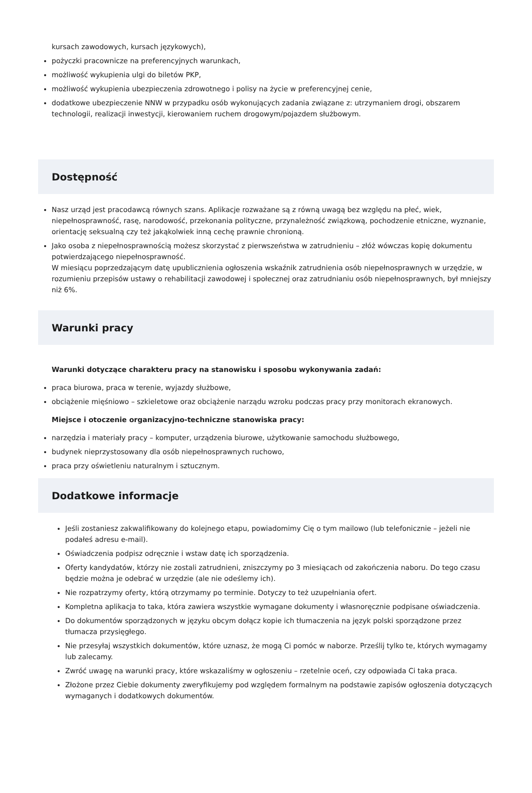kursach zawodowych, kursach językowych),
pożyczki pracownicze na preferencyjnych warunkach,
możliwość wykupienia ulgi do biletów PKP,
możliwość wykupienia ubezpieczenia zdrowotnego i polisy na życie w preferencyjnej cenie,
dodatkowe ubezpieczenie NNW w przypadku osób wykonujących zadania związane z: utrzymaniem drogi, obszarem technologii, realizacji inwestycji, kierowaniem ruchem drogowym/pojazdem służbowym.
Dostępność
Nasz urząd jest pracodawcą równych szans. Aplikacje rozważane są z równą uwagą bez względu na płeć, wiek, niepełnosprawność, rasę, narodowość, przekonania polityczne, przynależność związkową, pochodzenie etniczne, wyznanie, orientację seksualną czy też jakąkolwiek inną cechę prawnie chronioną.
Jako osoba z niepełnosprawnością możesz skorzystać z pierwszeństwa w zatrudnieniu – złóż wówczas kopię dokumentu potwierdzającego niepełnosprawność.
W miesiącu poprzedzającym datę upublicznienia ogłoszenia wskaźnik zatrudnienia osób niepełnosprawnych w urzędzie, w rozumieniu przepisów ustawy o rehabilitacji zawodowej i społecznej oraz zatrudnianiu osób niepełnosprawnych, był mniejszy niż 6%.
Warunki pracy
Warunki dotyczące charakteru pracy na stanowisku i sposobu wykonywania zadań:
praca biurowa, praca w terenie, wyjazdy służbowe,
obciążenie mięśniowo – szkieletowe oraz obciążenie narządu wzroku podczas pracy przy monitorach ekranowych.
Miejsce i otoczenie organizacyjno-techniczne stanowiska pracy:
narzędzia i materiały pracy – komputer, urządzenia biurowe, użytkowanie samochodu służbowego,
budynek nieprzystosowany dla osób niepełnosprawnych ruchowo,
praca przy oświetleniu naturalnym i sztucznym.
Dodatkowe informacje
Jeśli zostaniesz zakwalifikowany do kolejnego etapu, powiadomimy Cię o tym mailowo (lub telefonicznie – jeżeli nie podałeś adresu e-mail).
Oświadczenia podpisz odręcznie i wstaw datę ich sporządzenia.
Oferty kandydatów, którzy nie zostali zatrudnieni, zniszczymy po 3 miesiącach od zakończenia naboru. Do tego czasu będzie można je odebrać w urzędzie (ale nie odeślemy ich).
Nie rozpatrzymy oferty, którą otrzymamy po terminie. Dotyczy to też uzupełniania ofert.
Kompletna aplikacja to taka, która zawiera wszystkie wymagane dokumenty i własnoręcznie podpisane oświadczenia.
Do dokumentów sporządzonych w języku obcym dołącz kopie ich tłumaczenia na język polski sporządzone przez tłumacza przysięgłego.
Nie przesyłaj wszystkich dokumentów, które uznasz, że mogą Ci pomóc w naborze. Prześlij tylko te, których wymagamy lub zalecamy.
Zwróć uwagę na warunki pracy, które wskazaliśmy w ogłoszeniu – rzetelnie oceń, czy odpowiada Ci taka praca.
Złożone przez Ciebie dokumenty zweryfikujemy pod względem formalnym na podstawie zapisów ogłoszenia dotyczących wymaganych i dodatkowych dokumentów.